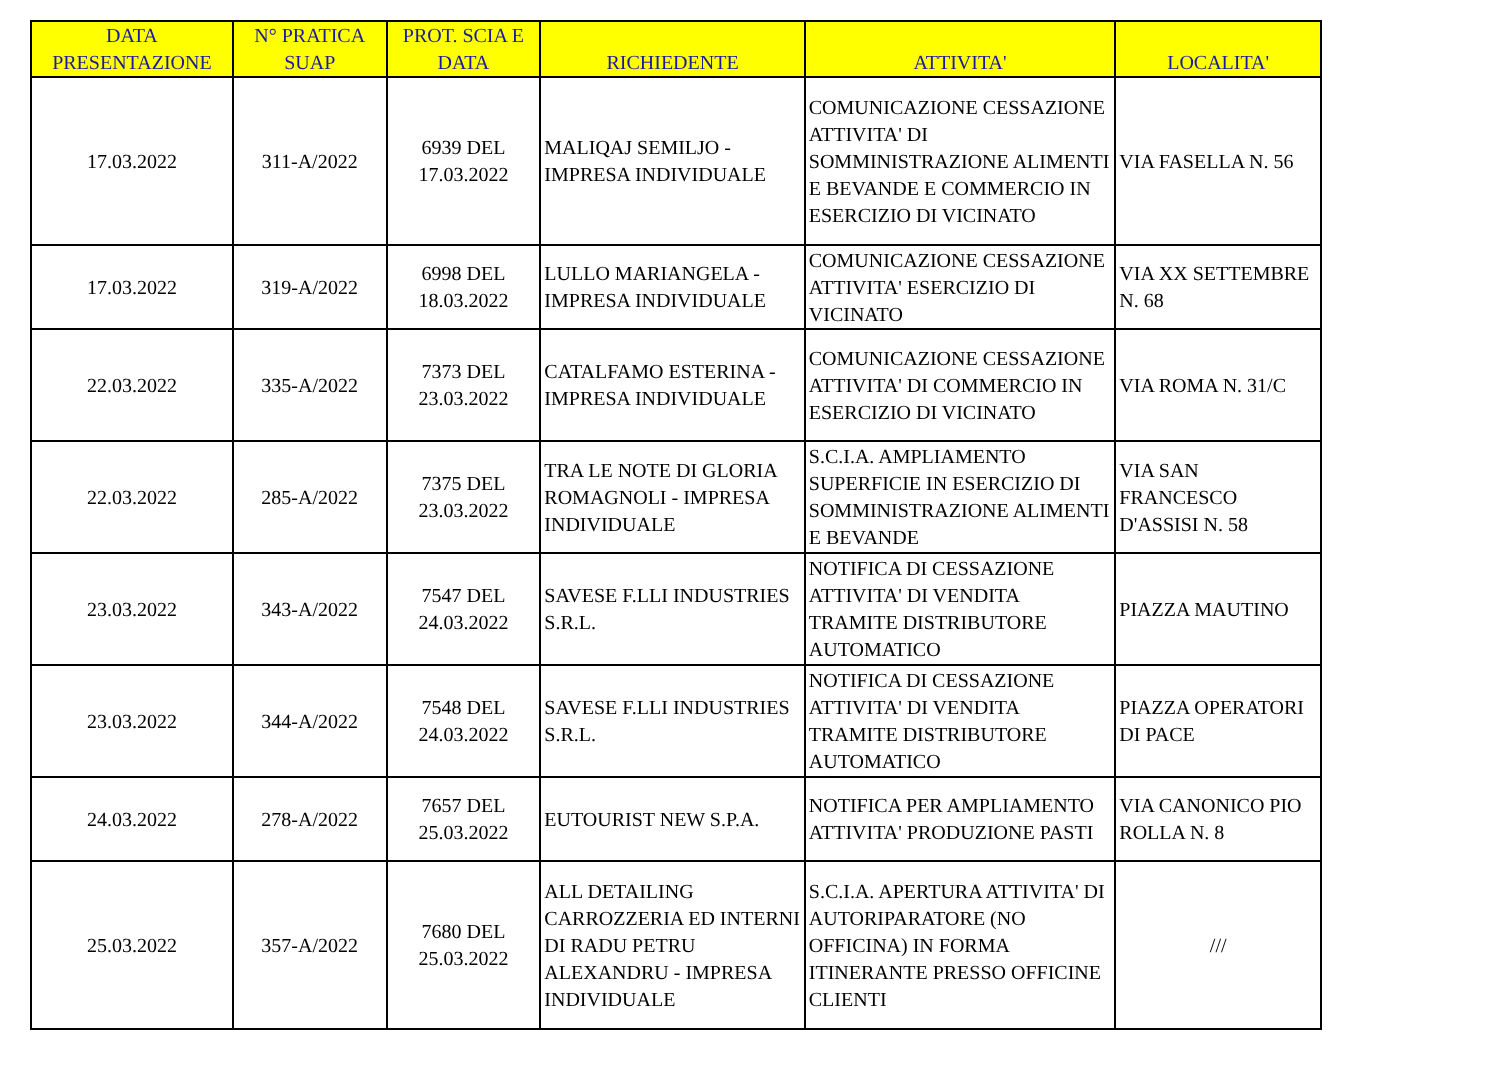| DATA PRESENTAZIONE | N° PRATICA SUAP | PROT. SCIA E DATA | RICHIEDENTE | ATTIVITA' | LOCALITA' |
| --- | --- | --- | --- | --- | --- |
| 17.03.2022 | 311-A/2022 | 6939 DEL 17.03.2022 | MALIQAJ SEMILJO - IMPRESA INDIVIDUALE | COMUNICAZIONE CESSAZIONE ATTIVITA' DI SOMMINISTRAZIONE ALIMENTI E BEVANDE E COMMERCIO IN ESERCIZIO DI VICINATO | VIA FASELLA N. 56 |
| 17.03.2022 | 319-A/2022 | 6998 DEL 18.03.2022 | LULLO MARIANGELA - IMPRESA INDIVIDUALE | COMUNICAZIONE CESSAZIONE ATTIVITA' ESERCIZIO DI VICINATO | VIA XX SETTEMBRE N. 68 |
| 22.03.2022 | 335-A/2022 | 7373 DEL 23.03.2022 | CATALFAMO ESTERINA - IMPRESA INDIVIDUALE | COMUNICAZIONE CESSAZIONE ATTIVITA' DI COMMERCIO IN ESERCIZIO DI VICINATO | VIA ROMA N. 31/C |
| 22.03.2022 | 285-A/2022 | 7375 DEL 23.03.2022 | TRA LE NOTE DI GLORIA ROMAGNOLI - IMPRESA INDIVIDUALE | S.C.I.A. AMPLIAMENTO SUPERFICIE IN ESERCIZIO DI SOMMINISTRAZIONE ALIMENTI E BEVANDE | VIA SAN FRANCESCO D'ASSISI N. 58 |
| 23.03.2022 | 343-A/2022 | 7547 DEL 24.03.2022 | SAVESE F.LLI INDUSTRIES S.R.L. | NOTIFICA DI CESSAZIONE ATTIVITA' DI VENDITA TRAMITE DISTRIBUTORE AUTOMATICO | PIAZZA MAUTINO |
| 23.03.2022 | 344-A/2022 | 7548 DEL 24.03.2022 | SAVESE F.LLI INDUSTRIES S.R.L. | NOTIFICA DI CESSAZIONE ATTIVITA' DI VENDITA TRAMITE DISTRIBUTORE AUTOMATICO | PIAZZA OPERATORI DI PACE |
| 24.03.2022 | 278-A/2022 | 7657 DEL 25.03.2022 | EUTOURIST NEW S.P.A. | NOTIFICA PER AMPLIAMENTO ATTIVITA' PRODUZIONE PASTI | VIA CANONICO PIO ROLLA N. 8 |
| 25.03.2022 | 357-A/2022 | 7680 DEL 25.03.2022 | ALL DETAILING CARROZZERIA ED INTERNI DI RADU PETRU ALEXANDRU - IMPRESA INDIVIDUALE | S.C.I.A. APERTURA ATTIVITA' DI AUTORIPARATORE (NO OFFICINA) IN FORMA ITINERANTE PRESSO OFFICINE CLIENTI | /// |